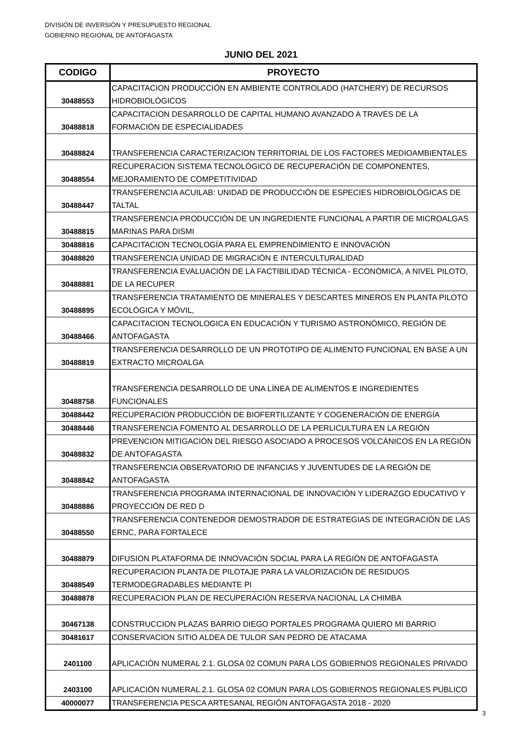DIVISIÓN DE INVERSIÓN Y PRESUPUESTO REGIONAL
GOBIERNO REGIONAL DE ANTOFAGASTA
JUNIO DEL 2021
| CODIGO | PROYECTO |
| --- | --- |
| 30488553 | CAPACITACION PRODUCCIÓN EN AMBIENTE CONTROLADO (HATCHERY) DE RECURSOS HIDROBIOLÓGICOS |
| 30488818 | CAPACITACION DESARROLLO DE CAPITAL HUMANO AVANZADO A TRAVÉS DE LA FORMACIÓN DE ESPECIALIDADES |
| 30488824 | TRANSFERENCIA CARACTERIZACION TERRITORIAL DE LOS FACTORES MEDIOAMBIENTALES |
| 30488554 | RECUPERACION SISTEMA TECNOLÓGICO DE RECUPERACIÓN DE COMPONENTES, MEJORAMIENTO DE COMPETITIVIDAD |
| 30488447 | TRANSFERENCIA ACUILAB: UNIDAD DE PRODUCCIÓN DE ESPECIES HIDROBIOLÓGICAS DE TALTAL |
| 30488815 | TRANSFERENCIA PRODUCCIÓN DE UN INGREDIENTE FUNCIONAL A PARTIR DE MICROALGAS MARINAS PARA DISMI |
| 30488816 | CAPACITACION TECNOLOGÍA PARA EL EMPRENDIMIENTO E INNOVACIÓN |
| 30488820 | TRANSFERENCIA UNIDAD DE MIGRACIÓN E INTERCULTURALIDAD |
| 30488881 | TRANSFERENCIA EVALUACIÓN DE LA FACTIBILIDAD TÉCNICA - ECONÓMICA, A NIVEL PILOTO, DE LA RECUPER |
| 30488895 | TRANSFERENCIA TRATAMIENTO DE MINERALES Y DESCARTES MINEROS EN PLANTA PILOTO ECOLÓGICA Y MÓVIL, |
| 30488466 | CAPACITACION TECNOLOGICA EN EDUCACIÓN Y TURISMO ASTRONÓMICO, REGIÓN DE ANTOFAGASTA |
| 30488819 | TRANSFERENCIA DESARROLLO DE UN PROTOTIPO DE ALIMENTO FUNCIONAL EN BASE A UN EXTRACTO MICROALGA |
| 30488758 | TRANSFERENCIA DESARROLLO DE UNA LÍNEA DE ALIMENTOS E INGREDIENTES FUNCIONALES |
| 30488442 | RECUPERACION PRODUCCIÓN DE BIOFERTILIZANTE Y COGENERACIÓN DE ENERGÍA |
| 30488446 | TRANSFERENCIA FOMENTO AL DESARROLLO DE LA PERLICULTURA EN LA REGIÓN |
| 30488832 | PREVENCION MITIGACIÓN DEL RIESGO ASOCIADO A PROCESOS VOLCÁNICOS EN LA REGIÓN DE ANTOFAGASTA |
| 30488842 | TRANSFERENCIA OBSERVATORIO DE INFANCIAS Y JUVENTUDES DE LA REGIÓN DE ANTOFAGASTA |
| 30488886 | TRANSFERENCIA PROGRAMA INTERNACIONAL DE INNOVACIÓN Y LIDERAZGO EDUCATIVO Y PROYECCIÓN DE RED D |
| 30488550 | TRANSFERENCIA CONTENEDOR DEMOSTRADOR DE ESTRATEGIAS DE INTEGRACIÓN DE LAS ERNC, PARA FORTALECE |
| 30488879 | DIFUSION PLATAFORMA DE INNOVACIÓN SOCIAL PARA LA REGIÓN DE ANTOFAGASTA |
| 30488549 | RECUPERACION PLANTA DE PILOTAJE PARA LA VALORIZACIÓN DE RESIDUOS TERMODEGRADABLES MEDIANTE PI |
| 30488878 | RECUPERACION PLAN DE RECUPERACIÓN RESERVA NACIONAL LA CHIMBA |
| 30467138 | CONSTRUCCION PLAZAS BARRIO DIEGO PORTALES PROGRAMA QUIERO MI BARRIO |
| 30481617 | CONSERVACION SITIO ALDEA DE TULOR SAN PEDRO DE ATACAMA |
| 2401100 | APLICACIÓN NUMERAL 2.1. GLOSA 02 COMUN PARA LOS GOBIERNOS REGIONALES PRIVADO |
| 2403100 | APLICACIÓN NUMERAL 2.1. GLOSA 02 COMUN PARA LOS GOBIERNOS REGIONALES PUBLICO |
| 40000077 | TRANSFERENCIA PESCA ARTESANAL REGIÓN ANTOFAGASTA 2018 - 2020 |
3